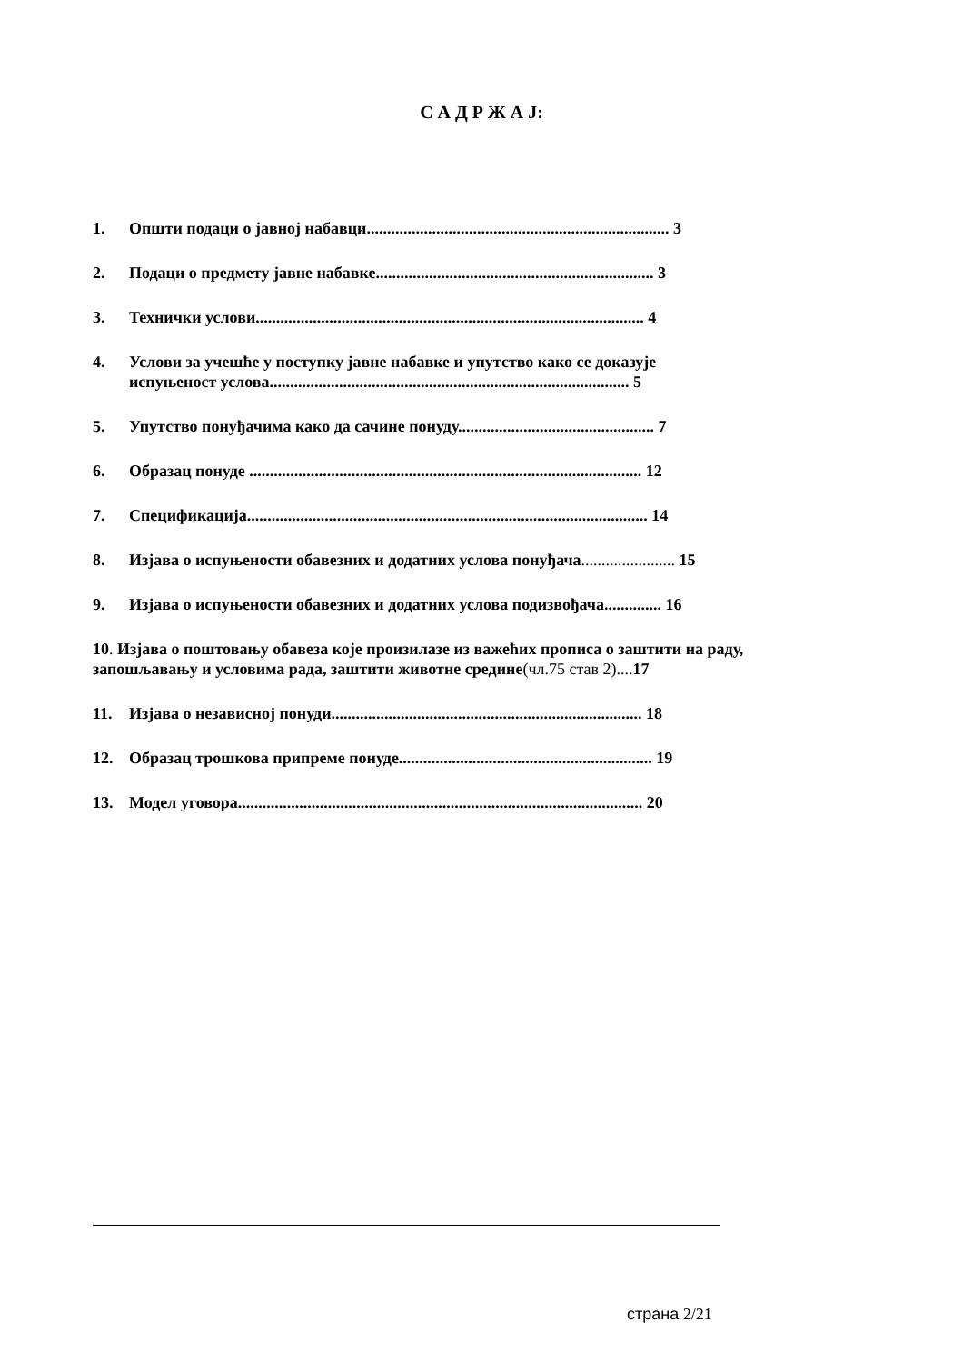С А Д Р Ж А Ј:
1. Општи подаци о јавној набавци.......................................................................... 3
2. Подаци о предмету јавне набавке.................................................................... 3
3. Технички услови............................................................................................... 4
4. Услови за учешће у поступку јавне набавке и упутство како се доказује
испуњеност услова........................................................................................ 5
5. Упутство понуђачима како да сачине понуду................................................ 7
6. Образац понуде ................................................................................................ 12
7. Спецификација.................................................................................................. 14
8. Изјава о испуњености обавезних и додатних услова понуђача....................... 15
9. Изјава о испуњености обавезних и додатних услова подизвођача.............. 16
10. Изјава о поштовању обавеза које произилазе из важећих прописа о заштити на раду, запошљавању и условима рада, заштити животне средине(чл.75 став 2).... 17
11. Изјава о независној понуди............................................................................ 18
12. Образац трошкова припреме понуде.............................................................. 19
13. Модел уговора................................................................................................... 20
страна 2/21